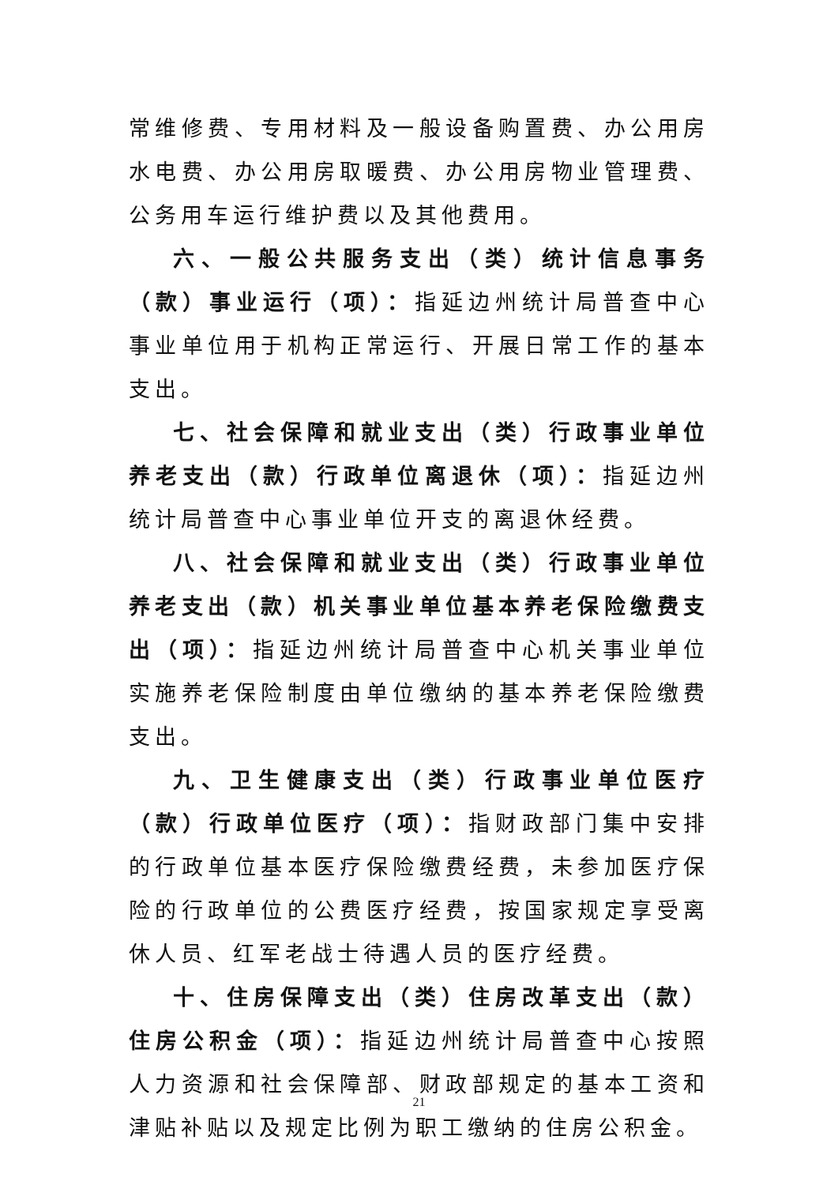常维修费、专用材料及一般设备购置费、办公用房水电费、办公用房取暖费、办公用房物业管理费、公务用车运行维护费以及其他费用。
六、一般公共服务支出（类）统计信息事务（款）事业运行（项）：指延边州统计局普查中心事业单位用于机构正常运行、开展日常工作的基本支出。
七、社会保障和就业支出（类）行政事业单位养老支出（款）行政单位离退休（项）：指延边州统计局普查中心事业单位开支的离退休经费。
八、社会保障和就业支出（类）行政事业单位养老支出（款）机关事业单位基本养老保险缴费支出（项）：指延边州统计局普查中心机关事业单位实施养老保险制度由单位缴纳的基本养老保险缴费支出。
九、卫生健康支出（类）行政事业单位医疗（款）行政单位医疗（项）：指财政部门集中安排的行政单位基本医疗保险缴费经费，未参加医疗保险的行政单位的公费医疗经费，按国家规定享受离休人员、红军老战士待遇人员的医疗经费。
十、住房保障支出（类）住房改革支出（款）住房公积金（项）：指延边州统计局普查中心按照人力资源和社会保障部、财政部规定的基本工资和津贴补贴以及规定比例为职工缴纳的住房公积金。
21